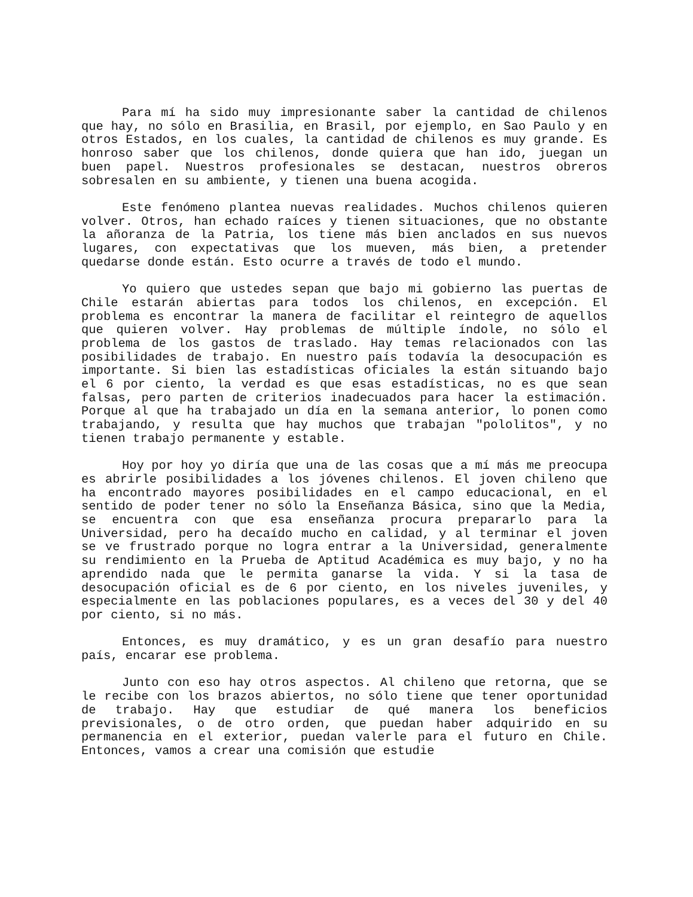Para mí ha sido muy impresionante saber la cantidad de chilenos que hay, no sólo en Brasilia, en Brasil, por ejemplo, en Sao Paulo y en otros Estados, en los cuales, la cantidad de chilenos es muy grande. Es honroso saber que los chilenos, donde quiera que han ido, juegan un buen papel. Nuestros profesionales se destacan, nuestros obreros sobresalen en su ambiente, y tienen una buena acogida.
Este fenómeno plantea nuevas realidades. Muchos chilenos quieren volver. Otros, han echado raíces y tienen situaciones, que no obstante la añoranza de la Patria, los tiene más bien anclados en sus nuevos lugares, con expectativas que los mueven, más bien, a pretender quedarse donde están. Esto ocurre a través de todo el mundo.
Yo quiero que ustedes sepan que bajo mi gobierno las puertas de Chile estarán abiertas para todos los chilenos, en excepción. El problema es encontrar la manera de facilitar el reintegro de aquellos que quieren volver. Hay problemas de múltiple índole, no sólo el problema de los gastos de traslado. Hay temas relacionados con las posibilidades de trabajo. En nuestro país todavía la desocupación es importante. Si bien las estadísticas oficiales la están situando bajo el 6 por ciento, la verdad es que esas estadísticas, no es que sean falsas, pero parten de criterios inadecuados para hacer la estimación. Porque al que ha trabajado un día en la semana anterior, lo ponen como trabajando, y resulta que hay muchos que trabajan "pololitos", y no tienen trabajo permanente y estable.
Hoy por hoy yo diría que una de las cosas que a mí más me preocupa es abrirle posibilidades a los jóvenes chilenos. El joven chileno que ha encontrado mayores posibilidades en el campo educacional, en el sentido de poder tener no sólo la Enseñanza Básica, sino que la Media, se encuentra con que esa enseñanza procura prepararlo para la Universidad, pero ha decaído mucho en calidad, y al terminar el joven se ve frustrado porque no logra entrar a la Universidad, generalmente su rendimiento en la Prueba de Aptitud Académica es muy bajo, y no ha aprendido nada que le permita ganarse la vida. Y si la tasa de desocupación oficial es de 6 por ciento, en los niveles juveniles, y especialmente en las poblaciones populares, es a veces del 30 y del 40 por ciento, si no más.
Entonces, es muy dramático, y es un gran desafío para nuestro país, encarar ese problema.
Junto con eso hay otros aspectos. Al chileno que retorna, que se le recibe con los brazos abiertos, no sólo tiene que tener oportunidad de trabajo. Hay que estudiar de qué manera los beneficios previsionales, o de otro orden, que puedan haber adquirido en su permanencia en el exterior, puedan valerle para el futuro en Chile. Entonces, vamos a crear una comisión que estudie